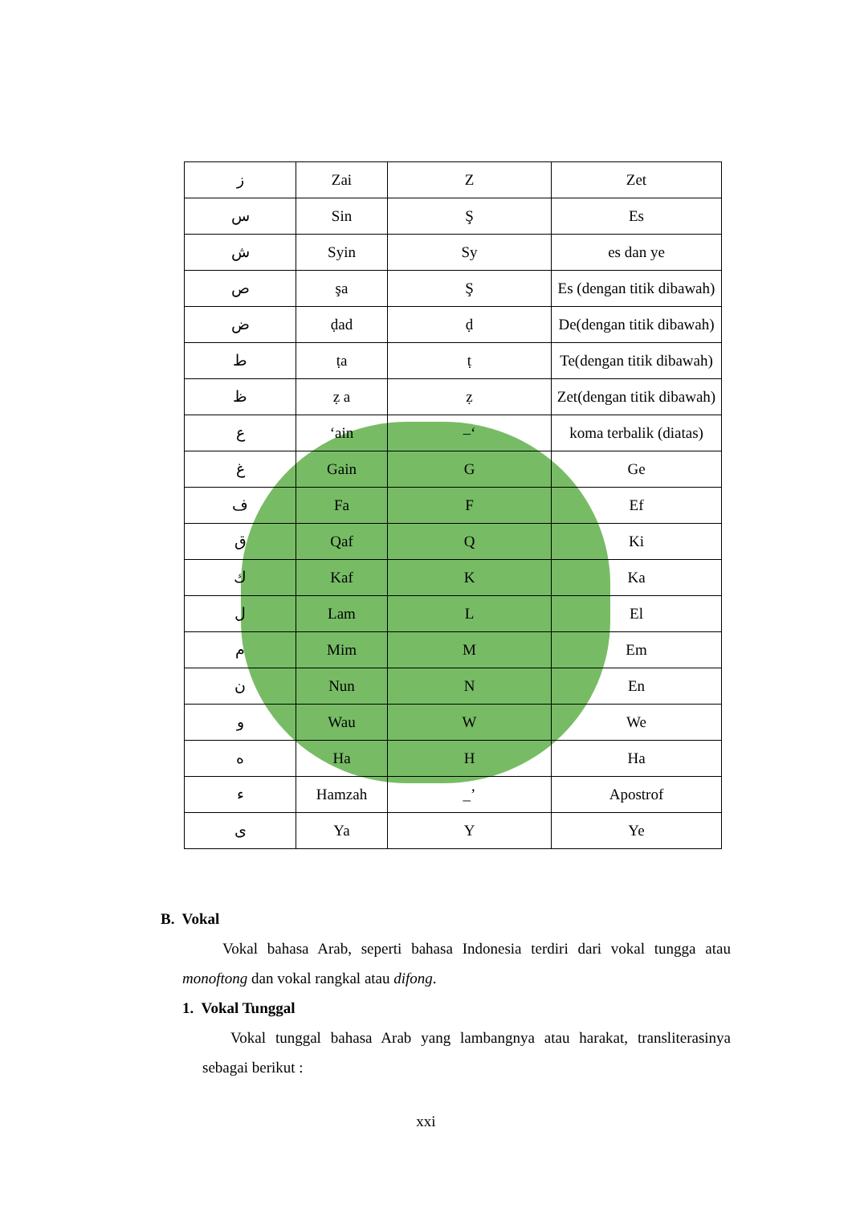| ز | Zai | Z | Zet |
| س | Sin | Ş | Es |
| ش | Syin | Sy | es dan ye |
| ص | şa | Ş | Es (dengan titik dibawah) |
| ض | ḍad | ḍ | De(dengan titik dibawah) |
| ط | ṭa | ṭ | Te(dengan titik dibawah) |
| ظ | ẓ a | ẓ | Zet(dengan titik dibawah) |
| ع | ‘ain | –‘ | koma terbalik (diatas) |
| غ | Gain | G | Ge |
| ف | Fa | F | Ef |
| ق | Qaf | Q | Ki |
| ك | Kaf | K | Ka |
| ل | Lam | L | El |
| م | Mim | M | Em |
| ن | Nun | N | En |
| و | Wau | W | We |
| ه | Ha | H | Ha |
| ء | Hamzah | _’ | Apostrof |
| ى | Ya | Y | Ye |
B. Vokal
Vokal bahasa Arab, seperti bahasa Indonesia terdiri dari vokal tungga atau monoftong dan vokal rangkal atau difong.
1. Vokal Tunggal
Vokal tunggal bahasa Arab yang lambangnya atau harakat, transliterasinya sebagai berikut :
xxi